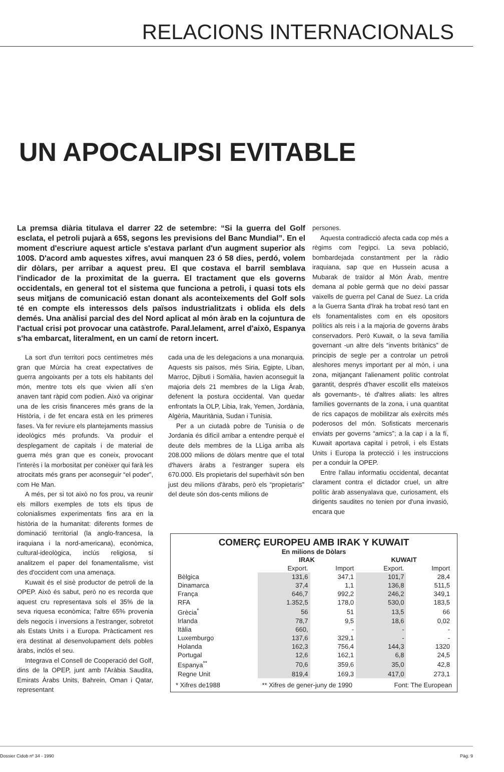RELACIONS INTERNACIONALS
UN APOCALIPSI EVITABLE
La premsa diària titulava el darrer 22 de setembre: “Si la guerra del Golf esclata, el petroli pujarà a 65$, segons les previsions del Banc Mundial”. En el moment d'escriure aquest article s'estava parlant d'un augment superior als 100$. D'acord amb aquestes xifres, avui manquen 23 ó 58 dies, perdó, volem dir dòlars, per arribar a aquest preu. El que costava el barril semblava l'indicador de la proximitat de la guerra. El tractament que els governs occidentals, en general tot el sistema que funciona a petroli, i quasi tots els seus mitjans de comunicació estan donant als aconteixements del Golf sols té en compte els interessos dels països industrialitzats i oblida els dels demés. Una anàlisi parcial des del Nord aplicat al món àrab en la cojuntura de l'actual crisi pot provocar una catàstrofe. Paral.lelament, arrel d'això, Espanya s'ha embarcat, literalment, en un camí de retorn incert.
La sort d'un territori pocs centímetres més gran que Múrcia ha creat expectatives de guerra angoixants per a tots els habitants del món, mentre tots els que vivien allí s'en anaven tant ràpid com podien. Això va originar una de les crisis financeres més grans de la Història, i de fet encara està en les primeres fases. Va fer reviure els plantejaments massius ideològics més profunds. Va produir el desplegament de capitals i de material de guerra més gran que es coneix, provocant l'interès i la morbositat per conèixer qui farà les atrocitats més grans per aconseguir “el poder”, com He Man.
A més, per si tot això no fos prou, va reunir els millors exemples de tots els tipus de colonialismes experimentats fins ara en la història de la humanitat: diferents formes de dominació territorial (la anglo-francesa, la iraquiana i la nord-americana), econòmica, cultural-ideològica, inclús religiosa, si analitzem el paper del fonamentalisme, vist des d'occident com una amenaça.
Kuwait és el sisè productor de petroli de la OPEP. Això és sabut, però no es recorda que aquest cru representava sols el 35% de la seva riquesa econòmica; l'altre 65% provenia dels negocis i inversions a l'estranger, sobretot als Estats Units i a Europa. Pràcticament res era destinat al desenvolupament dels pobles àrabs, inclós el seu.
Integrava el Consell de Cooperació del Golf, dins de la OPEP, junt amb l'Aràbia Saudita, Emirats Àrabs Units, Bahrein, Oman i Qatar, representant
cada una de les delegacions a una monarquia. Aquests sis països, més Siria, Egipte, Líban, Marroc, Djibuti i Somàlia, havien aconseguit la majoria dels 21 membres de la Lliga Àrab, defenent la postura occidental. Van quedar enfrontats la OLP, Libia, Irak, Yemen, Jordània, Algèria, Mauritània, Sudan i Tunisia.
Per a un ciutadà pobre de Tunisia o de Jordania és difícil arribar a entendre perquè el deute dels membres de la LLiga arriba als 208.000 milions de dòlars mentre que el total d'havers àrabs a l'estranger supera els 670.000. Els propietaris del superhàvit són ben just deu milions d'àrabs, però els “propietaris” del deute són dos-cents milions de
persones.
Aquesta contradicció afecta cada cop més a règims com l'egipci. La seva població, bombardejada constantment per la ràdio iraquiana, sap que en Hussein acusa a Mubarak de traïdor al Món Àrab, mentre demana al poble germà que no deixi passar vaixells de guerra pel Canal de Suez. La crida a la Guerra Santa d'Irak ha trobat resó tant en els fonamentalistes com en els opositors polítics als reis i a la majoria de governs àrabs conservadors. Però Kuwait, o la seva família governant -un altre dels “invents britànics” de principis de segle per a controlar un petroli aleshores menys important per al món, i una zona, mitjançant l'alienament polític controlat garantit, després d'haver escollit ells mateixos als governants-, té d'altres aliats: les altres famílies governants de la zona, i una quantitat de rics capaços de mobilitzar als exèrcits més poderosos del món. Sofisticats mercenaris enviats per governs “amics”; a la cap i a la fí, Kuwait aportava capital i petroli, i els Estats Units i Europa la protecció i les instruccions per a conduir la OPEP.
Entre l'allau informatiu occidental, decantat clarament contra el dictador cruel, un altre polític àrab assenyalava que, curiosament, els dirigents saudites no tenien por d'una invasió, encara que
COMERÇ EUROPEU AMB IRAK Y KUWAIT
En milions de Dòlars
| | IRAK | | KUWAIT | |
| --- | --- | --- | --- | --- |
| | Export. | Import | Export. | Import |
| Bèlgica | 131,6 | 347,1 | 101,7 | 28,4 |
| Dinamarca | 37,4 | 1,1 | 136,8 | 511,5 |
| França | 646,7 | 992,2 | 246,2 | 349,1 |
| RFA | 1.352,5 | 178,0 | 530,0 | 183,5 |
| Grècia<sup>*</sup> | 56 | 51 | 13,5 | 66 |
| Irlanda | 78,7 | 9,5 | 18,6 | 0,02 |
| Itàlia | 660, | - | - | - |
| Luxemburgo | 137,6 | 329,1 | - | - |
| Holanda | 162,3 | 756,4 | 144,3 | 1320 |
| Portugal | 12,6 | 162,1 | 6,8 | 24,5 |
| Espanya<sup>**</sup> | 70,6 | 359,6 | 35,0 | 42,8 |
| Regne Unit | 819,4 | 169,3 | 417,0 | 273,1 |
* Xifres de1988 ** Xifres de gener-juny de 1990 Font: The European
Dossier Cidob nº 34 - 1990 Pàg. 9